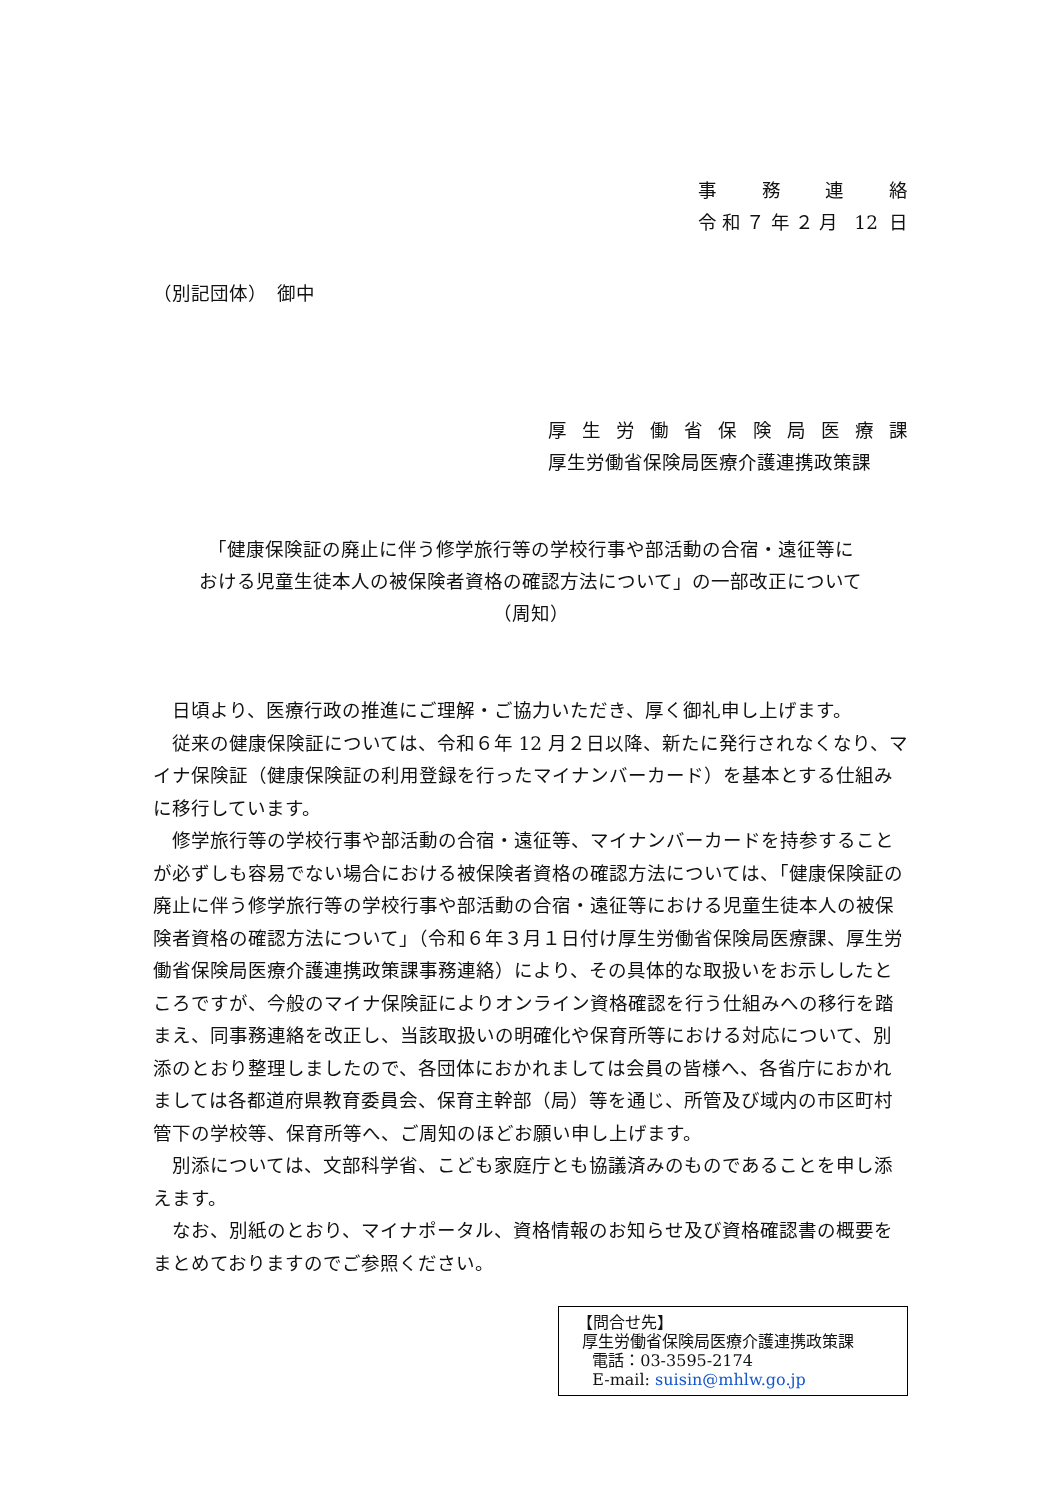事 務 連 絡
令和７年２月 12 日
（別記団体）　御中
厚生労働省保険局医療課
厚生労働省保険局医療介護連携政策課
「健康保険証の廃止に伴う修学旅行等の学校行事や部活動の合宿・遠征等に
おける児童生徒本人の被保険者資格の確認方法について」の一部改正について
（周知）
日頃より、医療行政の推進にご理解・ご協力いただき、厚く御礼申し上げます。
従来の健康保険証については、令和６年 12 月２日以降、新たに発行されなくなり、マイナ保険証（健康保険証の利用登録を行ったマイナンバーカード）を基本とする仕組みに移行しています。
修学旅行等の学校行事や部活動の合宿・遠征等、マイナンバーカードを持参することが必ずしも容易でない場合における被保険者資格の確認方法については、「健康保険証の廃止に伴う修学旅行等の学校行事や部活動の合宿・遠征等における児童生徒本人の被保険者資格の確認方法について」（令和６年３月１日付け厚生労働省保険局医療課、厚生労働省保険局医療介護連携政策課事務連絡）により、その具体的な取扱いをお示ししたところですが、今般のマイナ保険証によりオンライン資格確認を行う仕組みへの移行を踏まえ、同事務連絡を改正し、当該取扱いの明確化や保育所等における対応について、別添のとおり整理しましたので、各団体におかれましては会員の皆様へ、各省庁におかれましては各都道府県教育委員会、保育主幹部（局）等を通じ、所管及び域内の市区町村管下の学校等、保育所等へ、ご周知のほどお願い申し上げます。
別添については、文部科学省、こども家庭庁とも協議済みのものであることを申し添えます。
なお、別紙のとおり、マイナポータル、資格情報のお知らせ及び資格確認書の概要をまとめておりますのでご参照ください。
【問合せ先】
厚生労働省保険局医療介護連携政策課
電話：03-3595-2174
E-mail: suisin@mhlw.go.jp